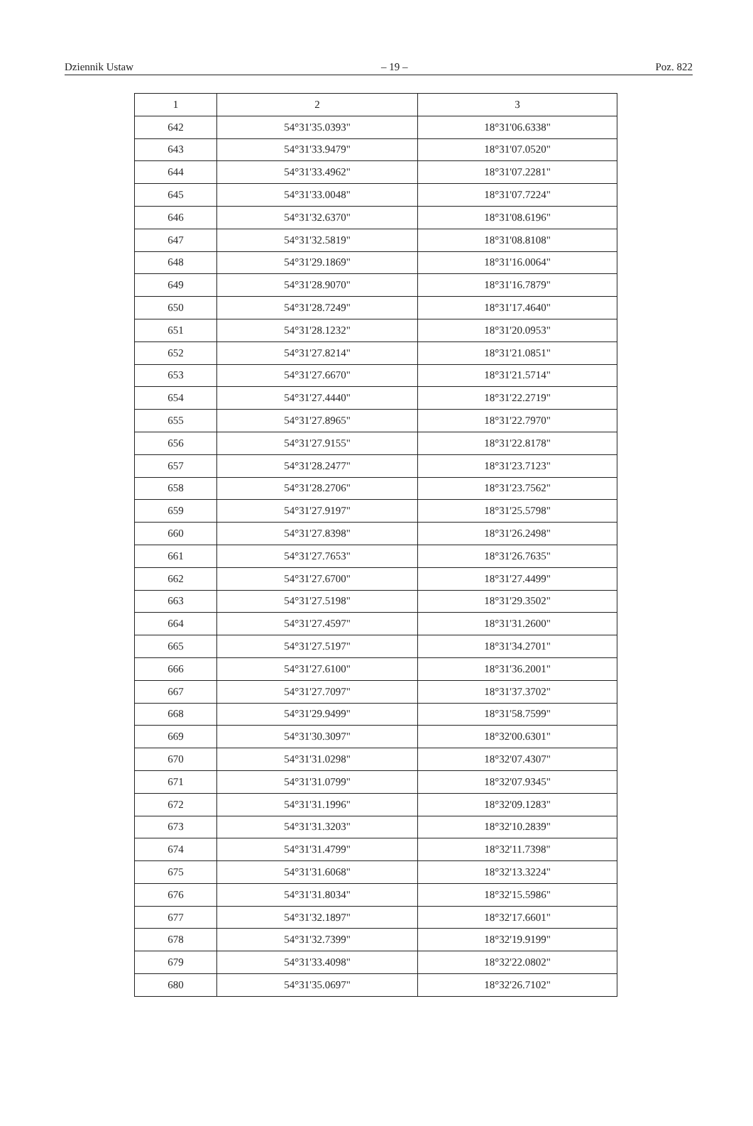Dziennik Ustaw – 19 – Poz. 822
| 1 | 2 | 3 |
| --- | --- | --- |
| 642 | 54°31'35.0393" | 18°31'06.6338" |
| 643 | 54°31'33.9479" | 18°31'07.0520" |
| 644 | 54°31'33.4962" | 18°31'07.2281" |
| 645 | 54°31'33.0048" | 18°31'07.7224" |
| 646 | 54°31'32.6370" | 18°31'08.6196" |
| 647 | 54°31'32.5819" | 18°31'08.8108" |
| 648 | 54°31'29.1869" | 18°31'16.0064" |
| 649 | 54°31'28.9070" | 18°31'16.7879" |
| 650 | 54°31'28.7249" | 18°31'17.4640" |
| 651 | 54°31'28.1232" | 18°31'20.0953" |
| 652 | 54°31'27.8214" | 18°31'21.0851" |
| 653 | 54°31'27.6670" | 18°31'21.5714" |
| 654 | 54°31'27.4440" | 18°31'22.2719" |
| 655 | 54°31'27.8965" | 18°31'22.7970" |
| 656 | 54°31'27.9155" | 18°31'22.8178" |
| 657 | 54°31'28.2477" | 18°31'23.7123" |
| 658 | 54°31'28.2706" | 18°31'23.7562" |
| 659 | 54°31'27.9197" | 18°31'25.5798" |
| 660 | 54°31'27.8398" | 18°31'26.2498" |
| 661 | 54°31'27.7653" | 18°31'26.7635" |
| 662 | 54°31'27.6700" | 18°31'27.4499" |
| 663 | 54°31'27.5198" | 18°31'29.3502" |
| 664 | 54°31'27.4597" | 18°31'31.2600" |
| 665 | 54°31'27.5197" | 18°31'34.2701" |
| 666 | 54°31'27.6100" | 18°31'36.2001" |
| 667 | 54°31'27.7097" | 18°31'37.3702" |
| 668 | 54°31'29.9499" | 18°31'58.7599" |
| 669 | 54°31'30.3097" | 18°32'00.6301" |
| 670 | 54°31'31.0298" | 18°32'07.4307" |
| 671 | 54°31'31.0799" | 18°32'07.9345" |
| 672 | 54°31'31.1996" | 18°32'09.1283" |
| 673 | 54°31'31.3203" | 18°32'10.2839" |
| 674 | 54°31'31.4799" | 18°32'11.7398" |
| 675 | 54°31'31.6068" | 18°32'13.3224" |
| 676 | 54°31'31.8034" | 18°32'15.5986" |
| 677 | 54°31'32.1897" | 18°32'17.6601" |
| 678 | 54°31'32.7399" | 18°32'19.9199" |
| 679 | 54°31'33.4098" | 18°32'22.0802" |
| 680 | 54°31'35.0697" | 18°32'26.7102" |